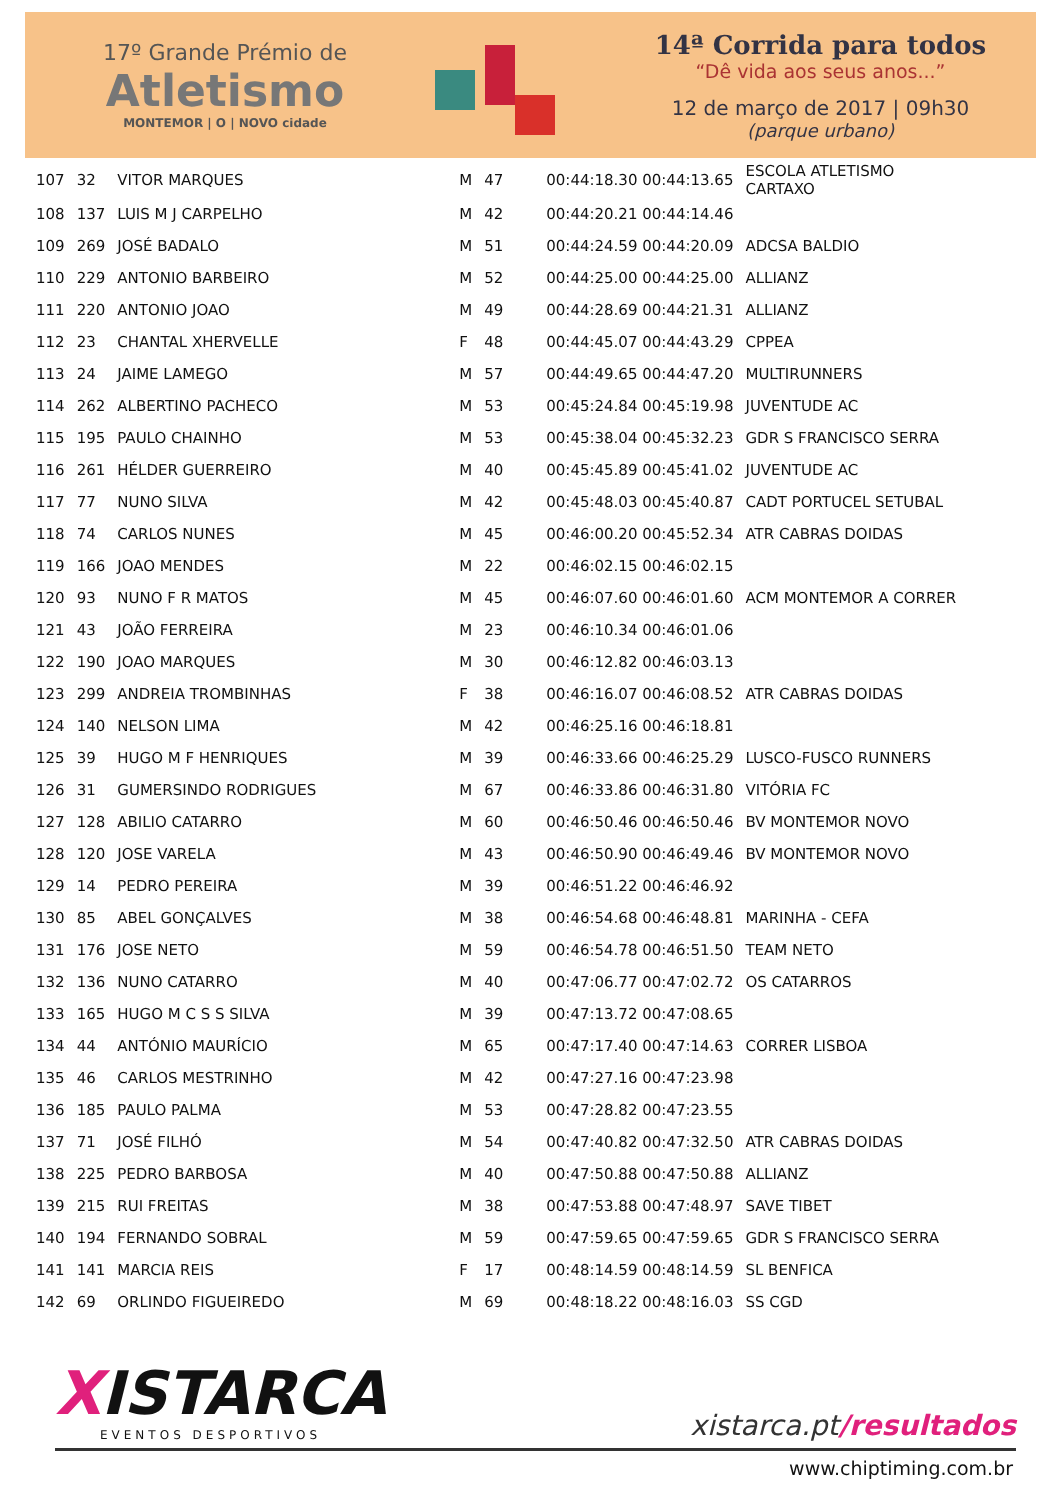17º Grande Prémio de
Atletismo
MONTEMOR | O | NOVO cidade
14ª Corrida para todos
“Dê vida aos seus anos...”
12 de março de 2017 | 09h30
(parque urbano)
| 107 | 32 | VITOR MARQUES | M | 47 | 00:44:18.30 00:44:13.65 | ESCOLA ATLETISMO CARTAXO |
| 108 | 137 | LUIS M J CARPELHO | M | 42 | 00:44:20.21 00:44:14.46 | |
| 109 | 269 | JOSÉ BADALO | M | 51 | 00:44:24.59 00:44:20.09 | ADCSA BALDIO |
| 110 | 229 | ANTONIO BARBEIRO | M | 52 | 00:44:25.00 00:44:25.00 | ALLIANZ |
| 111 | 220 | ANTONIO JOAO | M | 49 | 00:44:28.69 00:44:21.31 | ALLIANZ |
| 112 | 23 | CHANTAL XHERVELLE | F | 48 | 00:44:45.07 00:44:43.29 | CPPEA |
| 113 | 24 | JAIME LAMEGO | M | 57 | 00:44:49.65 00:44:47.20 | MULTIRUNNERS |
| 114 | 262 | ALBERTINO PACHECO | M | 53 | 00:45:24.84 00:45:19.98 | JUVENTUDE AC |
| 115 | 195 | PAULO CHAINHO | M | 53 | 00:45:38.04 00:45:32.23 | GDR S FRANCISCO SERRA |
| 116 | 261 | HÉLDER GUERREIRO | M | 40 | 00:45:45.89 00:45:41.02 | JUVENTUDE AC |
| 117 | 77 | NUNO SILVA | M | 42 | 00:45:48.03 00:45:40.87 | CADT PORTUCEL SETUBAL |
| 118 | 74 | CARLOS NUNES | M | 45 | 00:46:00.20 00:45:52.34 | ATR CABRAS DOIDAS |
| 119 | 166 | JOAO MENDES | M | 22 | 00:46:02.15 00:46:02.15 | |
| 120 | 93 | NUNO F R MATOS | M | 45 | 00:46:07.60 00:46:01.60 | ACM MONTEMOR A CORRER |
| 121 | 43 | JOÃO FERREIRA | M | 23 | 00:46:10.34 00:46:01.06 | |
| 122 | 190 | JOAO MARQUES | M | 30 | 00:46:12.82 00:46:03.13 | |
| 123 | 299 | ANDREIA TROMBINHAS | F | 38 | 00:46:16.07 00:46:08.52 | ATR CABRAS DOIDAS |
| 124 | 140 | NELSON LIMA | M | 42 | 00:46:25.16 00:46:18.81 | |
| 125 | 39 | HUGO M F HENRIQUES | M | 39 | 00:46:33.66 00:46:25.29 | LUSCO-FUSCO RUNNERS |
| 126 | 31 | GUMERSINDO RODRIGUES | M | 67 | 00:46:33.86 00:46:31.80 | VITÓRIA FC |
| 127 | 128 | ABILIO CATARRO | M | 60 | 00:46:50.46 00:46:50.46 | BV MONTEMOR NOVO |
| 128 | 120 | JOSE VARELA | M | 43 | 00:46:50.90 00:46:49.46 | BV MONTEMOR NOVO |
| 129 | 14 | PEDRO PEREIRA | M | 39 | 00:46:51.22 00:46:46.92 | |
| 130 | 85 | ABEL GONÇALVES | M | 38 | 00:46:54.68 00:46:48.81 | MARINHA - CEFA |
| 131 | 176 | JOSE NETO | M | 59 | 00:46:54.78 00:46:51.50 | TEAM NETO |
| 132 | 136 | NUNO CATARRO | M | 40 | 00:47:06.77 00:47:02.72 | OS CATARROS |
| 133 | 165 | HUGO M C S S SILVA | M | 39 | 00:47:13.72 00:47:08.65 | |
| 134 | 44 | ANTÓNIO MAURÍCIO | M | 65 | 00:47:17.40 00:47:14.63 | CORRER LISBOA |
| 135 | 46 | CARLOS MESTRINHO | M | 42 | 00:47:27.16 00:47:23.98 | |
| 136 | 185 | PAULO PALMA | M | 53 | 00:47:28.82 00:47:23.55 | |
| 137 | 71 | JOSÉ FILHÓ | M | 54 | 00:47:40.82 00:47:32.50 | ATR CABRAS DOIDAS |
| 138 | 225 | PEDRO BARBOSA | M | 40 | 00:47:50.88 00:47:50.88 | ALLIANZ |
| 139 | 215 | RUI FREITAS | M | 38 | 00:47:53.88 00:47:48.97 | SAVE TIBET |
| 140 | 194 | FERNANDO SOBRAL | M | 59 | 00:47:59.65 00:47:59.65 | GDR S FRANCISCO SERRA |
| 141 | 141 | MARCIA REIS | F | 17 | 00:48:14.59 00:48:14.59 | SL BENFICA |
| 142 | 69 | ORLINDO FIGUEIREDO | M | 69 | 00:48:18.22 00:48:16.03 | SS CGD |
XISTARCA
EVENTOS DESPORTIVOS
xistarca.pt/resultados
www.chiptiming.com.br